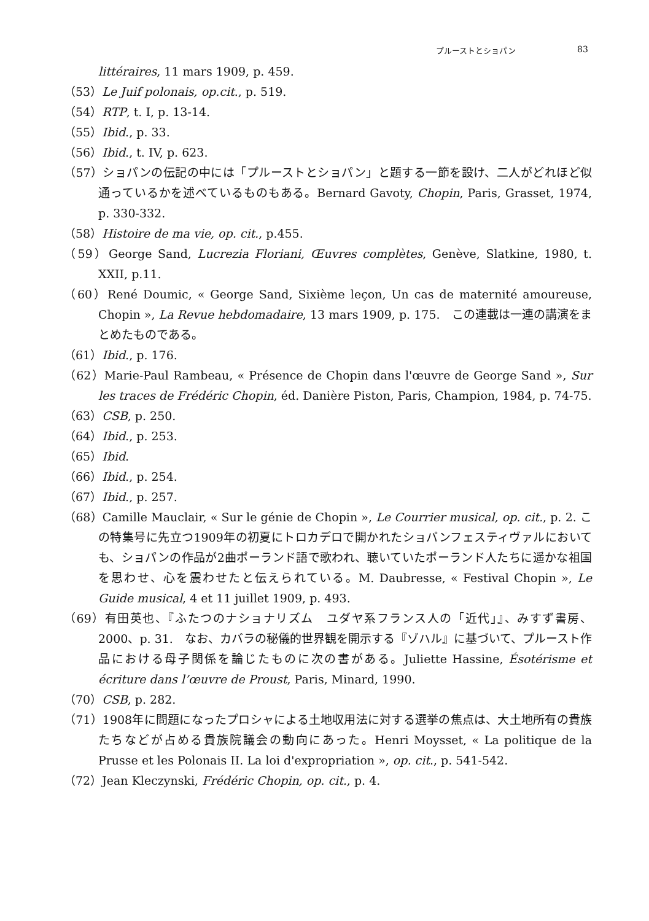プルーストとショパン 83
littéraires, 11 mars 1909, p. 459.
（53）Le Juif polonais, op.cit., p. 519.
（54）RTP, t. I, p. 13-14.
（55）Ibid., p. 33.
（56）Ibid., t. IV, p. 623.
（57）ショパンの伝記の中には「プルーストとショパン」と題する一節を設け、二人がどれほど似通っているかを述べているものもある。Bernard Gavoty, Chopin, Paris, Grasset, 1974, p. 330-332.
（58）Histoire de ma vie, op. cit., p.455.
（59）George Sand, Lucrezia Floriani, Œuvres complètes, Genève, Slatkine, 1980, t. XXII, p.11.
（60）René Doumic, « George Sand, Sixième leçon, Un cas de maternité amoureuse, Chopin », La Revue hebdomadaire, 13 mars 1909, p. 175.　この連載は一連の講演をまとめたものである。
（61）Ibid., p. 176.
（62）Marie-Paul Rambeau, « Présence de Chopin dans l'œuvre de George Sand », Sur les traces de Frédéric Chopin, éd. Danière Piston, Paris, Champion, 1984, p. 74-75.
（63）CSB, p. 250.
（64）Ibid., p. 253.
（65）Ibid.
（66）Ibid., p. 254.
（67）Ibid., p. 257.
（68）Camille Mauclair, « Sur le génie de Chopin », Le Courrier musical, op. cit., p. 2. この特集号に先立つ1909年の初夏にトロカデロで開かれたショパンフェスティヴァルにおいても、ショパンの作品が2曲ポーランド語で歌われ、聴いていたポーランド人たちに遥かな祖国を思わせ、心を震わせたと伝えられている。M. Daubresse, « Festival Chopin », Le Guide musical, 4 et 11 juillet 1909, p. 493.
（69）有田英也、『ふたつのナショナリズム　ユダヤ系フランス人の「近代」』、みすず書房、2000、p. 31.　なお、カバラの秘儀的世界観を開示する『ゾハル』に基づいて、プルースト作品における母子関係を論じたものに次の書がある。Juliette Hassine, Ésotérisme et écriture dans l’œuvre de Proust, Paris, Minard, 1990.
（70）CSB, p. 282.
（71）1908年に問題になったプロシャによる土地収用法に対する選挙の焦点は、大土地所有の貴族たちなどが占める貴族院議会の動向にあった。Henri Moysset, « La politique de la Prusse et les Polonais II. La loi d'expropriation », op. cit., p. 541-542.
（72）Jean Kleczynski, Frédéric Chopin, op. cit., p. 4.